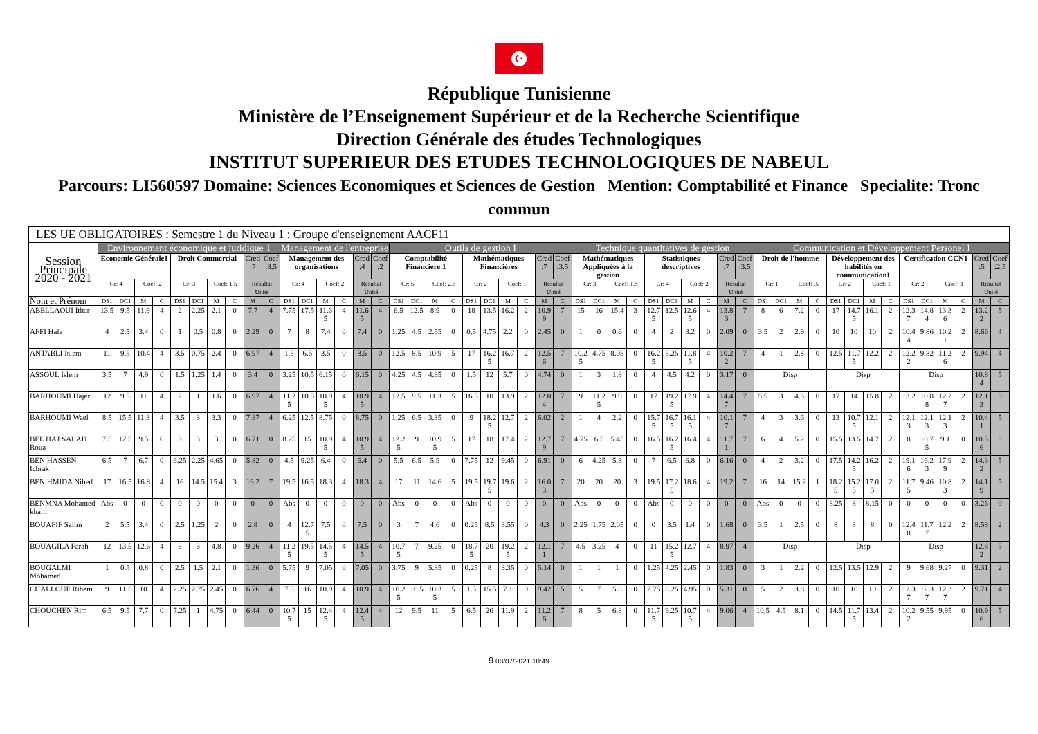☪
République Tunisienne
Ministère de l’Enseignement Supérieur et de la Recherche Scientifique
Direction Générale des études Technologiques
INSTITUT SUPERIEUR DES ETUDES TECHNOLOGIQUES DE NABEUL
Parcours: LI560597 Domaine: Sciences Economiques et Sciences de Gestion Mention: Comptabilité et Finance Specialite: Tronc commun
| LES UE OBLIGATOIRES : Semestre 1 du Niveau 1 : Groupe d'enseignement AACF11 | | | | | | | | | | | | | | | | | | | | | | | | | | | | | | | | | | | | | | | | | | | | | | | | | | |
| --- | --- | --- | --- | --- | --- | --- | --- | --- | --- | --- | --- | --- | --- | --- | --- | --- | --- | --- | --- | --- | --- | --- | --- | --- | --- | --- | --- | --- | --- | --- | --- | --- | --- | --- | --- | --- | --- | --- | --- | --- | --- | --- | --- | --- | --- | --- | --- | --- | --- | --- |
| Session Principale 2020 - 2021 | Environnement économique et juridique 1 | | | | | | | | | | Management de l'entreprise | | | | | | Outils de gestion I | | | | | | | | | | Technique quantitatives de gestion | | | | | | | | | | Communication et Développement Personel I | | | | | | | | | | | | | |
| | Economie Générale1 | | | | Droit Commercial | | | | Cred:7 | Coef:3.5 | Management des organisations | | | | Cred:4 | Coef:2 | Comptabilité Financière 1 | | | | Mathématiques Financières | | | | Cred:7 | Coef:3.5 | Mathématiques Appliquées à la gestion | | | | Statistiques descriptives | | | | Cred:7 | Coef:3.5 | Droit de l'homme | | | | Développement des habilités en communicationI | | | | Certification CCN1 | | | | Cred:5 | Coef:2.5 |
| | Cr: 4 | | Coef: 2 | | Cr: 3 | | Coef: 1.5 | | Résultat Unité | | Cr: 4 | | Coef: 2 | | Résultat Unité | | Cr: 5 | | Coef: 2.5 | | Cr: 2 | | Coef: 1 | | Résultat Unité | | Cr: 3 | | Coef: 1.5 | | Cr: 4 | | Coef: 2 | | Résultat Unité | | Cr: 1 | | Coef: .5 | | Cr: 2 | | Coef: 1 | | Cr: 2 | | Coef: 1 | | Résultat Unité | |
| Nom et Prénom | DS1 | DC1 | M | C | DS1 | DC1 | M | C | M | C | DS1 | DC1 | M | C | M | C | DS1 | DC1 | M | C | DS1 | DC1 | M | C | M | C | DS1 | DC1 | M | C | DS1 | DC1 | M | C | M | C | DS1 | DC1 | M | C | DS1 | DC1 | M | C | DS1 | DC1 | M | C | M | C |
| ABELLAOUI Ithar | 13.5 | 9.5 | 11.9 | 4 | 2 | 2.25 | 2.1 | 0 | 7.7 | 4 | 7.75 | 17.5 | 11.65 | 4 | 11.65 | 4 | 6.5 | 12.5 | 8.9 | 0 | 18 | 13.5 | 16.2 | 2 | 10.99 | 7 | 15 | 16 | 15.4 | 3 | 12.75 | 12.5 | 12.65 | 4 | 13.83 | 7 | 8 | 6 | 7.2 | 0 | 17 | 14.75 | 16.1 | 2 | 12.37 | 14.84 | 13.36 | 2 | 13.22 | 5 |
| AFFI Hala | 4 | 2.5 | 3.4 | 0 | 1 | 0.5 | 0.8 | 0 | 2.29 | 0 | 7 | 8 | 7.4 | 0 | 7.4 | 0 | 1.25 | 4.5 | 2.55 | 0 | 0.5 | 4.75 | 2.2 | 0 | 2.45 | 0 | 1 | 0 | 0.6 | 0 | 4 | 2 | 3.2 | 0 | 2.09 | 0 | 3.5 | 2 | 2.9 | 0 | 10 | 10 | 10 | 2 | 10.44 | 9.86 | 10.21 | 2 | 8.66 | 4 |
| ANTABLI Islem | 11 | 9.5 | 10.4 | 4 | 3.5 | 0.75 | 2.4 | 0 | 6.97 | 4 | 1.5 | 6.5 | 3.5 | 0 | 3.5 | 0 | 12.5 | 8.5 | 10.9 | 5 | 17 | 16.25 | 16.7 | 2 | 12.56 | 7 | 10.25 | 4.75 | 8.05 | 0 | 16.25 | 5.25 | 11.85 | 4 | 10.22 | 7 | 4 | 1 | 2.8 | 0 | 12.5 | 11.75 | 12.2 | 2 | 12.22 | 9.82 | 11.26 | 2 | 9.94 | 4 |
| ASSOUL Islem | 3.5 | 7 | 4.9 | 0 | 1.5 | 1.25 | 1.4 | 0 | 3.4 | 0 | 3.25 | 10.5 | 6.15 | 0 | 6.15 | 0 | 4.25 | 4.5 | 4.35 | 0 | 1.5 | 12 | 5.7 | 0 | 4.74 | 0 | 1 | 3 | 1.8 | 0 | 4 | 4.5 | 4.2 | 0 | 3.17 | 0 | Disp | | | | Disp | | | | Disp | | | | 10.84 | 5 |
| BARHOUMI Hajer | 12 | 9.5 | 11 | 4 | 2 | 1 | 1.6 | 0 | 6.97 | 4 | 11.25 | 10.5 | 10.95 | 4 | 10.95 | 4 | 12.5 | 9.5 | 11.3 | 5 | 16.5 | 10 | 13.9 | 2 | 12.04 | 7 | 9 | 11.25 | 9.9 | 0 | 17 | 19.25 | 17.9 | 4 | 14.47 | 7 | 5.5 | 3 | 4.5 | 0 | 17 | 14 | 15.8 | 2 | 13.2 | 10.88 | 12.27 | 2 | 12.13 | 5 |
| BARHOUMI Wael | 8.5 | 15.5 | 11.3 | 4 | 3.5 | 3 | 3.3 | 0 | 7.87 | 4 | 6.25 | 12.5 | 8.75 | 0 | 8.75 | 0 | 1.25 | 6.5 | 3.35 | 0 | 9 | 18.25 | 12.7 | 2 | 6.02 | 2 | 1 | 4 | 2.2 | 0 | 15.75 | 16.75 | 16.15 | 4 | 10.17 | 7 | 4 | 3 | 3.6 | 0 | 13 | 10.75 | 12.1 | 2 | 12.13 | 12.13 | 12.13 | 2 | 10.41 | 5 |
| BEL HAJ SALAH Roua | 7.5 | 12.5 | 9.5 | 0 | 3 | 3 | 3 | 0 | 6.71 | 0 | 8.25 | 15 | 10.95 | 4 | 10.95 | 4 | 12.25 | 9 | 10.95 | 5 | 17 | 18 | 17.4 | 2 | 12.79 | 7 | 4.75 | 6.5 | 5.45 | 0 | 16.5 | 16.25 | 16.4 | 4 | 11.71 | 7 | 6 | 4 | 5.2 | 0 | 15.5 | 13.5 | 14.7 | 2 | 8 | 10.75 | 9.1 | 0 | 10.56 | 5 |
| BEN HASSEN Ichrak | 6.5 | 7 | 6.7 | 0 | 6.25 | 2.25 | 4.65 | 0 | 5.82 | 0 | 4.5 | 9.25 | 6.4 | 0 | 6.4 | 0 | 5.5 | 6.5 | 5.9 | 0 | 7.75 | 12 | 9.45 | 0 | 6.91 | 0 | 6 | 4.25 | 5.3 | 0 | 7 | 6.5 | 6.8 | 0 | 6.16 | 0 | 4 | 2 | 3.2 | 0 | 17.5 | 14.25 | 16.2 | 2 | 19.16 | 16.23 | 17.99 | 2 | 14.32 | 5 |
| BEN HMIDA Nihed | 17 | 16.5 | 16.8 | 4 | 16 | 14.5 | 15.4 | 3 | 16.2 | 7 | 19.5 | 16.5 | 18.3 | 4 | 18.3 | 4 | 17 | 11 | 14.6 | 5 | 19.5 | 19.75 | 19.6 | 2 | 16.03 | 7 | 20 | 20 | 20 | 3 | 19.5 | 17.25 | 18.6 | 4 | 19.2 | 7 | 16 | 14 | 15.2 | 1 | 18.25 | 15.25 | 17.05 | 2 | 11.75 | 9.46 | 10.83 | 2 | 14.19 | 5 |
| BENMNA Mohamed khalil | Abs | 0 | 0 | 0 | 0 | 0 | 0 | 0 | 0 | 0 | Abs | 0 | 0 | 0 | 0 | 0 | Abs | 0 | 0 | 0 | Abs | 0 | 0 | 0 | 0 | 0 | Abs | 0 | 0 | 0 | Abs | 0 | 0 | 0 | 0 | 0 | Abs | 0 | 0 | 0 | 8.25 | 8 | 8.15 | 0 | 0 | 0 | 0 | 0 | 3.26 | 0 |
| BOUAFIF Salim | 2 | 5.5 | 3.4 | 0 | 2.5 | 1.25 | 2 | 0 | 2.8 | 0 | 4 | 12.75 | 7.5 | 0 | 7.5 | 0 | 3 | 7 | 4.6 | 0 | 0.25 | 8.5 | 3.55 | 0 | 4.3 | 0 | 2.25 | 1.75 | 2.05 | 0 | 0 | 3.5 | 1.4 | 0 | 1.68 | 0 | 3.5 | 1 | 2.5 | 0 | 8 | 8 | 8 | 0 | 12.48 | 11.77 | 12.2 | 2 | 8.58 | 2 |
| BOUAGILA Farah | 12 | 13.5 | 12.6 | 4 | 6 | 3 | 4.8 | 0 | 9.26 | 4 | 11.25 | 19.5 | 14.55 | 4 | 14.55 | 4 | 10.75 | 7 | 9.25 | 0 | 18.75 | 20 | 19.25 | 2 | 12.11 | 7 | 4.5 | 3.25 | 4 | 0 | 11 | 15.25 | 12.7 | 4 | 8.97 | 4 | Disp | | | | Disp | | | | Disp | | | | 12.82 | 5 |
| BOUGALMI Mohamed | 1 | 0.5 | 0.8 | 0 | 2.5 | 1.5 | 2.1 | 0 | 1.36 | 0 | 5.75 | 9 | 7.05 | 0 | 7.05 | 0 | 3.75 | 9 | 5.85 | 0 | 0.25 | 8 | 3.35 | 0 | 5.14 | 0 | 1 | 1 | 1 | 0 | 1.25 | 4.25 | 2.45 | 0 | 1.83 | 0 | 3 | 1 | 2.2 | 0 | 12.5 | 13.5 | 12.9 | 2 | 9 | 9.68 | 9.27 | 0 | 9.31 | 2 |
| CHALLOUF Rihem | 9 | 11.5 | 10 | 4 | 2.25 | 2.75 | 2.45 | 0 | 6.76 | 4 | 7.5 | 16 | 10.9 | 4 | 10.9 | 4 | 10.25 | 10.5 | 10.35 | 5 | 1.5 | 15.5 | 7.1 | 0 | 9.42 | 5 | 5 | 7 | 5.8 | 0 | 2.75 | 8.25 | 4.95 | 0 | 5.31 | 0 | 5 | 2 | 3.8 | 0 | 10 | 10 | 10 | 2 | 12.37 | 12.37 | 12.37 | 2 | 9.71 | 4 |
| CHOUCHEN Rim | 6.5 | 9.5 | 7.7 | 0 | 7.25 | 1 | 4.75 | 0 | 6.44 | 0 | 10.75 | 15 | 12.45 | 4 | 12.45 | 4 | 12 | 9.5 | 11 | 5 | 6.5 | 20 | 11.9 | 2 | 11.26 | 7 | 8 | 5 | 6.8 | 0 | 11.75 | 9.25 | 10.75 | 4 | 9.06 | 4 | 10.5 | 4.5 | 8.1 | 0 | 14.5 | 11.75 | 13.4 | 2 | 10.22 | 9.55 | 9.95 | 0 | 10.96 | 5 |
9 08/07/2021 10:49